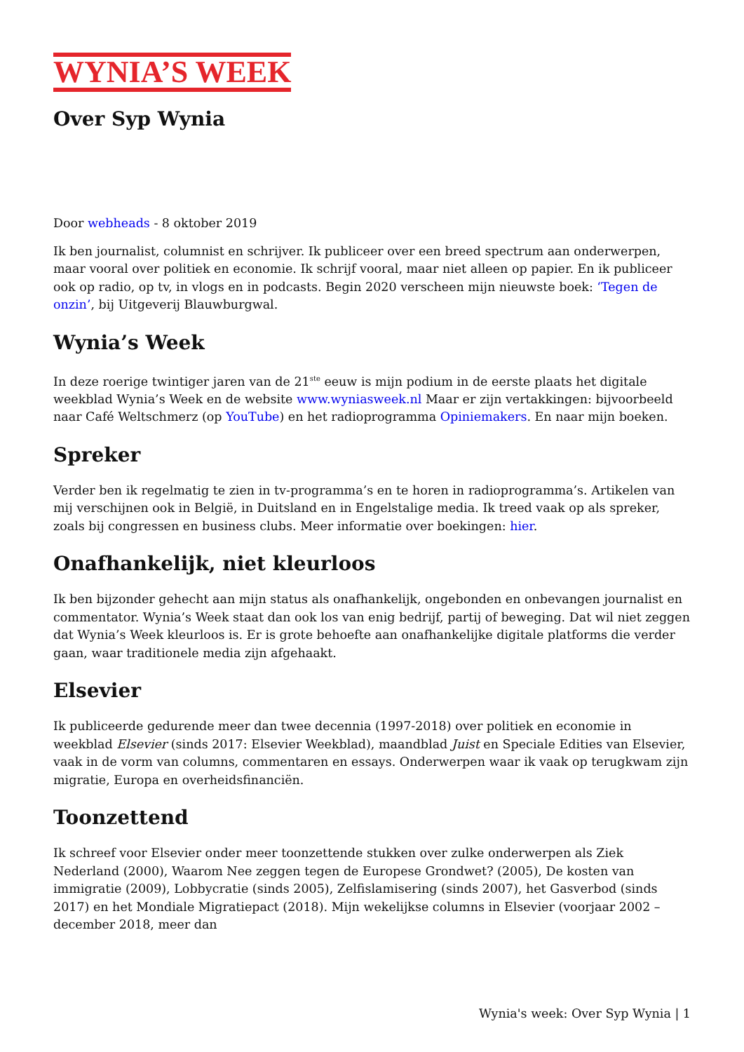WYNIA’S WEEK
Over Syp Wynia
Door webheads - 8 oktober 2019
Ik ben journalist, columnist en schrijver. Ik publiceer over een breed spectrum aan onderwerpen, maar vooral over politiek en economie. Ik schrijf vooral, maar niet alleen op papier. En ik publiceer ook op radio, op tv, in vlogs en in podcasts. Begin 2020 verscheen mijn nieuwste boek: ‘Tegen de onzin’, bij Uitgeverij Blauwburgwal.
Wynia’s Week
In deze roerige twintiger jaren van de 21<sup>ste</sup> eeuw is mijn podium in de eerste plaats het digitale weekblad Wynia’s Week en de website www.wyniasweek.nl Maar er zijn vertakkingen: bijvoorbeeld naar Café Weltschmerz (op YouTube) en het radioprogramma Opiniemakers. En naar mijn boeken.
Spreker
Verder ben ik regelmatig te zien in tv-programma’s en te horen in radioprogramma’s. Artikelen van mij verschijnen ook in België, in Duitsland en in Engelstalige media. Ik treed vaak op als spreker, zoals bij congressen en business clubs. Meer informatie over boekingen: hier.
Onafhankelijk, niet kleurloos
Ik ben bijzonder gehecht aan mijn status als onafhankelijk, ongebonden en onbevangen journalist en commentator. Wynia’s Week staat dan ook los van enig bedrijf, partij of beweging. Dat wil niet zeggen dat Wynia’s Week kleurloos is. Er is grote behoefte aan onafhankelijke digitale platforms die verder gaan, waar traditionele media zijn afgehaakt.
Elsevier
Ik publiceerde gedurende meer dan twee decennia (1997-2018) over politiek en economie in weekblad Elsevier (sinds 2017: Elsevier Weekblad), maandblad Juist en Speciale Edities van Elsevier, vaak in de vorm van columns, commentaren en essays. Onderwerpen waar ik vaak op terugkwam zijn migratie, Europa en overheidsfinanciën.
Toonzettend
Ik schreef voor Elsevier onder meer toonzettende stukken over zulke onderwerpen als Ziek Nederland (2000), Waarom Nee zeggen tegen de Europese Grondwet? (2005), De kosten van immigratie (2009), Lobbycratie (sinds 2005), Zelfislamisering (sinds 2007), het Gasverbod (sinds 2017) en het Mondiale Migratiepact (2018). Mijn wekelijkse columns in Elsevier (voorjaar 2002 – december 2018, meer dan
Wynia's week: Over Syp Wynia | 1